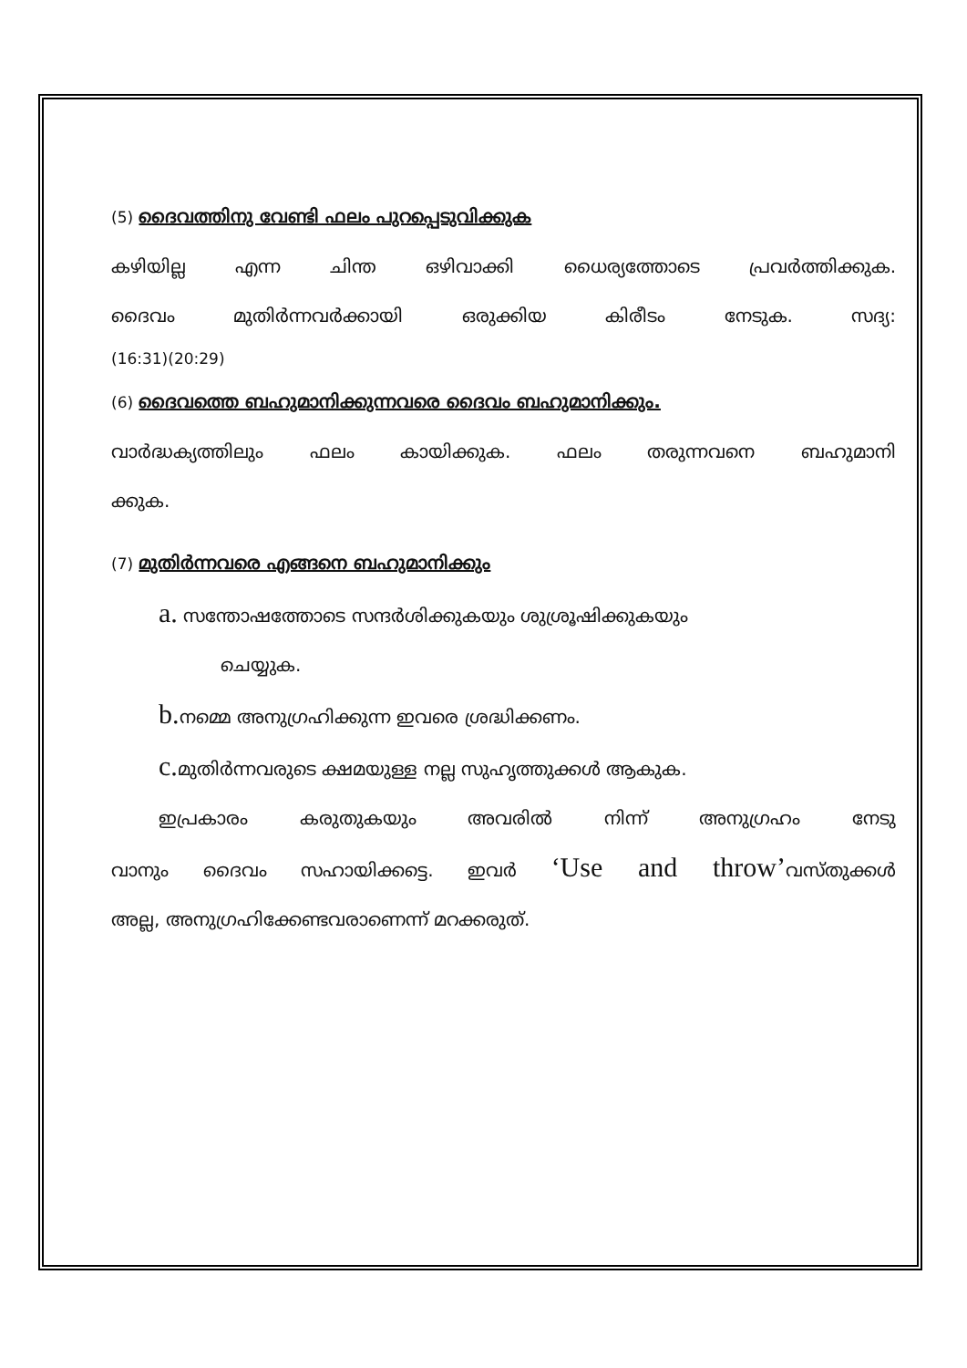(5) ദൈവത്തിനു വേണ്ടി ഫലം പുറപ്പെടുവിക്കുക
കഴിയില്ല എന്ന ചിന്ത ഒഴിവാക്കി ധൈര്യത്തോടെ പ്രവർത്തിക്കുക.
ദൈവം മുതിർന്നവർക്കായി ഒരുക്കിയ കിരീടം നേടുക. സദ്യ:
(16:31)(20:29)
(6) ദൈവത്തെ ബഹുമാനിക്കുന്നവരെ ദൈവം ബഹുമാനിക്കും.
വാർദ്ധക്യത്തിലും ഫലം കായിക്കുക. ഫലം തരുന്നവനെ ബഹുമാനി
ക്കുക.
(7) മുതിർന്നവരെ എങ്ങനെ ബഹുമാനിക്കും
a. സന്തോഷത്തോടെ സന്ദർശിക്കുകയും ശുശ്രൂഷിക്കുകയും
ചെയ്യുക.
b. നമ്മെ അനുഗ്രഹിക്കുന്ന ഇവരെ ശ്രദ്ധിക്കണം.
c. മുതിർന്നവരുടെ ക്ഷമയുള്ള നല്ല സുഹൃത്തുക്കൾ ആകുക.
ഇപ്രകാരം കരുതുകയും അവരിൽ നിന്ന് അനുഗ്രഹം നേടു
വാനും ദൈവം സഹായിക്കട്ടെ. ഇവർ ‘Use and throw’വസ്തുക്കൾ
അല്ല, അനുഗ്രഹിക്കേണ്ടവരാണെന്ന് മറക്കരുത്.